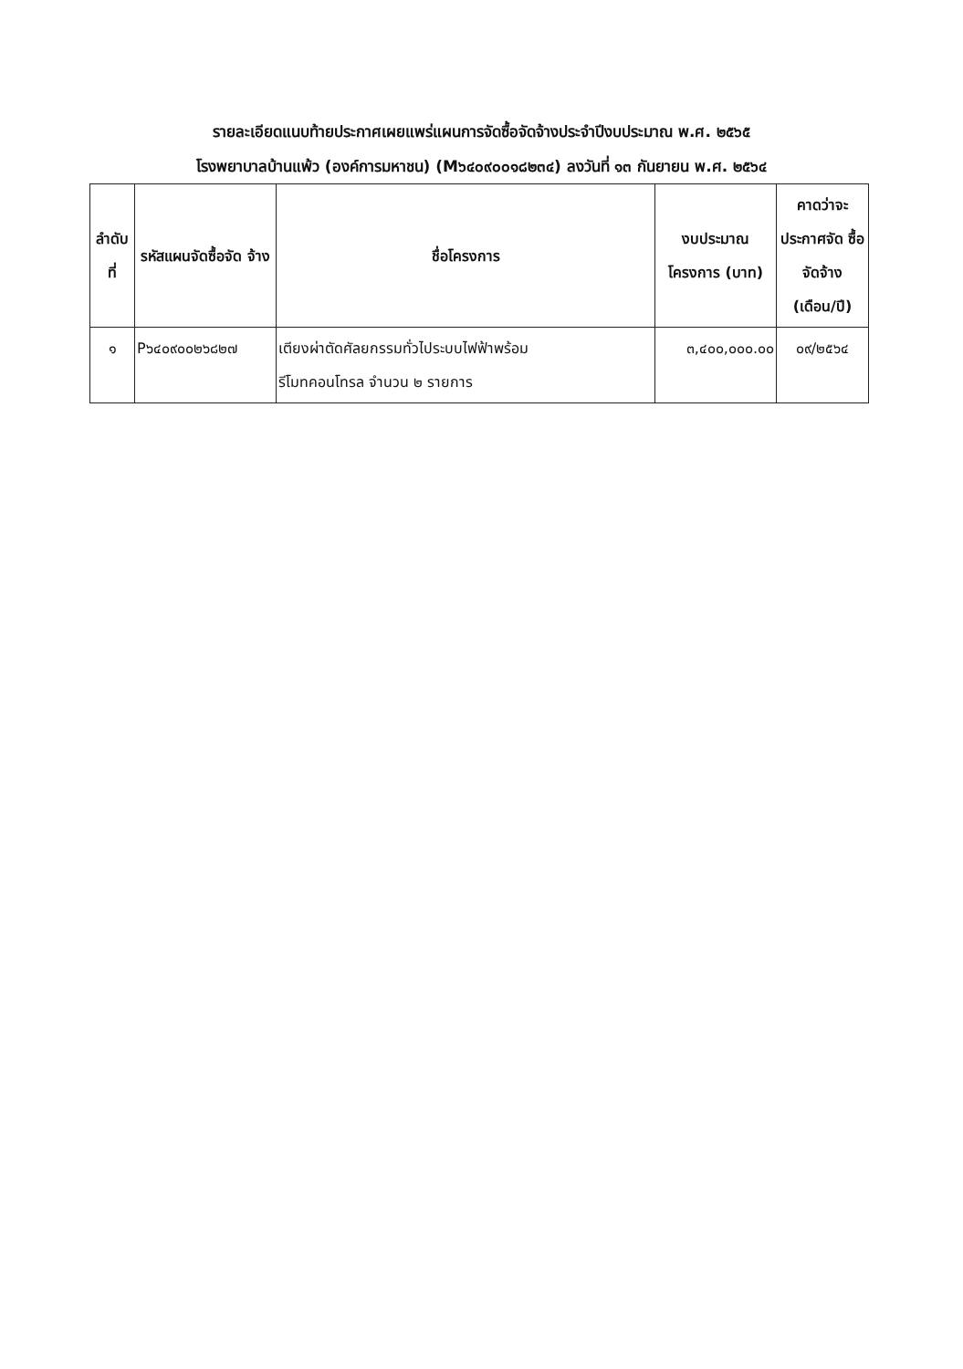รายละเอียดแนบท้ายประกาศเผยแพร่แผนการจัดซื้อจัดจ้างประจำปีงบประมาณ พ.ศ. ๒๕๖๕
โรงพยาบาลบ้านแพ้ว (องค์การมหาชน) (M๖๔๐๙๐๐๑๘๒๓๔) ลงวันที่ ๑๓ กันยายน พ.ศ. ๒๕๖๔
| ลำดับ ที่ | รหัสแผนจัดซื้อจัด จ้าง | ชื่อโครงการ | งบประมาณ โครงการ (บาท) | คาดว่าจะ ประกาศจัด ซื้อจัดจ้าง (เดือน/ปี) |
| --- | --- | --- | --- | --- |
| ๑ | P๖๔๐๙๐๐๒๖๘๒๗ | เตียงผ่าตัดศัลยกรรมทั่วไประบบไฟฟ้าพร้อม รีโมทคอนโทรล จำนวน ๒ รายการ | ๓,๔๐๐,๐๐๐.๐๐ | ๐๙/๒๕๖๔ |